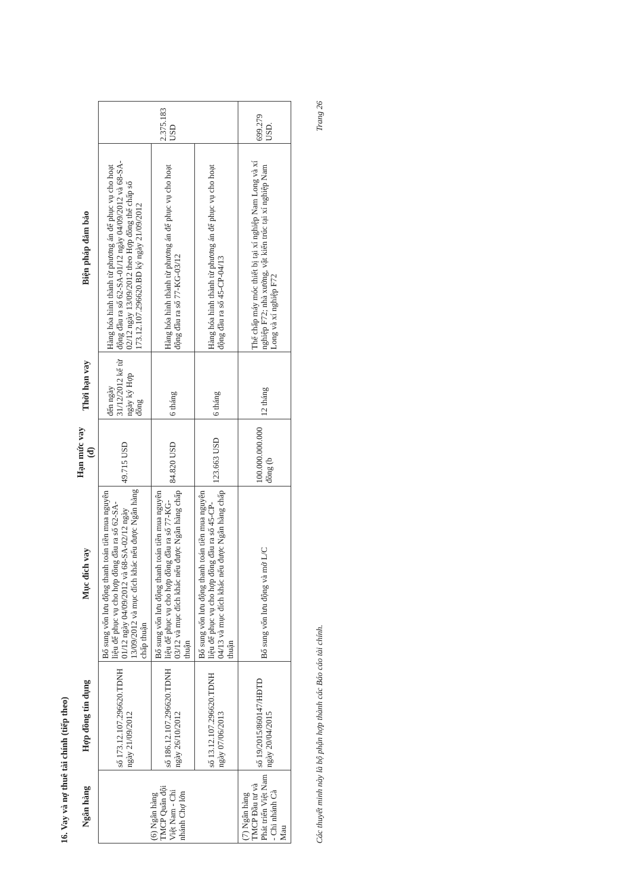16. Vay và nợ thuê tài chính (tiếp theo)
| Ngân hàng | Hợp đồng tín dụng | Mục đích vay | Hạn mức vay (đ) | Thời hạn vay | Biện pháp đảm bảo | |
| --- | --- | --- | --- | --- | --- | --- |
| (6) Ngân hàng TMCP Quân đội Việt Nam - Chi nhánh Chợ lớn | số 173.12.107.296620.TDNH ngày 21/09/2012 | Bổ sung vốn lưu động thanh toán tiền mua nguyên liệu để phục vụ cho hợp đồng đầu ra số 62-SA-01/12 ngày 04/09/2012 và 68-SA-02/12 ngày 13/09/2012 và mục đích khác nếu được Ngân hàng chấp thuận | 49.715 USD | đến ngày 31/12/2012 kể từ ngày ký Hợp đồng | Hàng hóa hình thành từ phương án để phục vụ cho hoạt động đầu ra số 62-SA-01/12 ngày 04/09/2012 và 68-SA-02/12 ngày 13/09/2012 theo Hợp đồng thế chấp số 173.12.107.296620.BD ký ngày 21/09/2012 | 2.375.183 USD |
| | số 186.12.107.296620.TDNH ngày 26/10/2012 | Bổ sung vốn lưu động thanh toán tiền mua nguyên liệu để phục vụ cho hợp đồng đầu ra số 77-KG-03/12 và mục đích khác nếu được Ngân hàng chấp thuận | 84.820 USD | 6 tháng | Hàng hóa hình thành từ phương án để phục vụ cho hoạt động đầu ra số 77-KG-03/12 | |
| | số 13.12.107.296620.TDNH ngày 07/06/2013 | Bổ sung vốn lưu động thanh toán tiền mua nguyên liệu để phục vụ cho hợp đồng đầu ra số 45-CP-04/13 và mục đích khác nếu được Ngân hàng chấp thuận | 123.663 USD | 6 tháng | Hàng hóa hình thành từ phương án để phục vụ cho hoạt động đầu ra số 45-CP-04/13 | |
| (7) Ngân hàng TMCP Đầu tư và Phát triển Việt Nam - Chi nhánh Cà Mau | số 19/2015/860147/HĐTD ngày 20/04/2015 | Bổ sung vốn lưu động và mở L/C | 100.000.000.000 đồng (b | 12 tháng | Thế chấp máy móc thiết bị tại xí nghiệp Nam Long và xí nghiệp F72; nhà xưởng, vật kiến trúc tại xí nghiệp Nam Long và xí nghiệp F72 | 699.279 USD. |
Các thuyết minh này là bộ phận hợp thành các Báo cáo tài chính. Trang 26